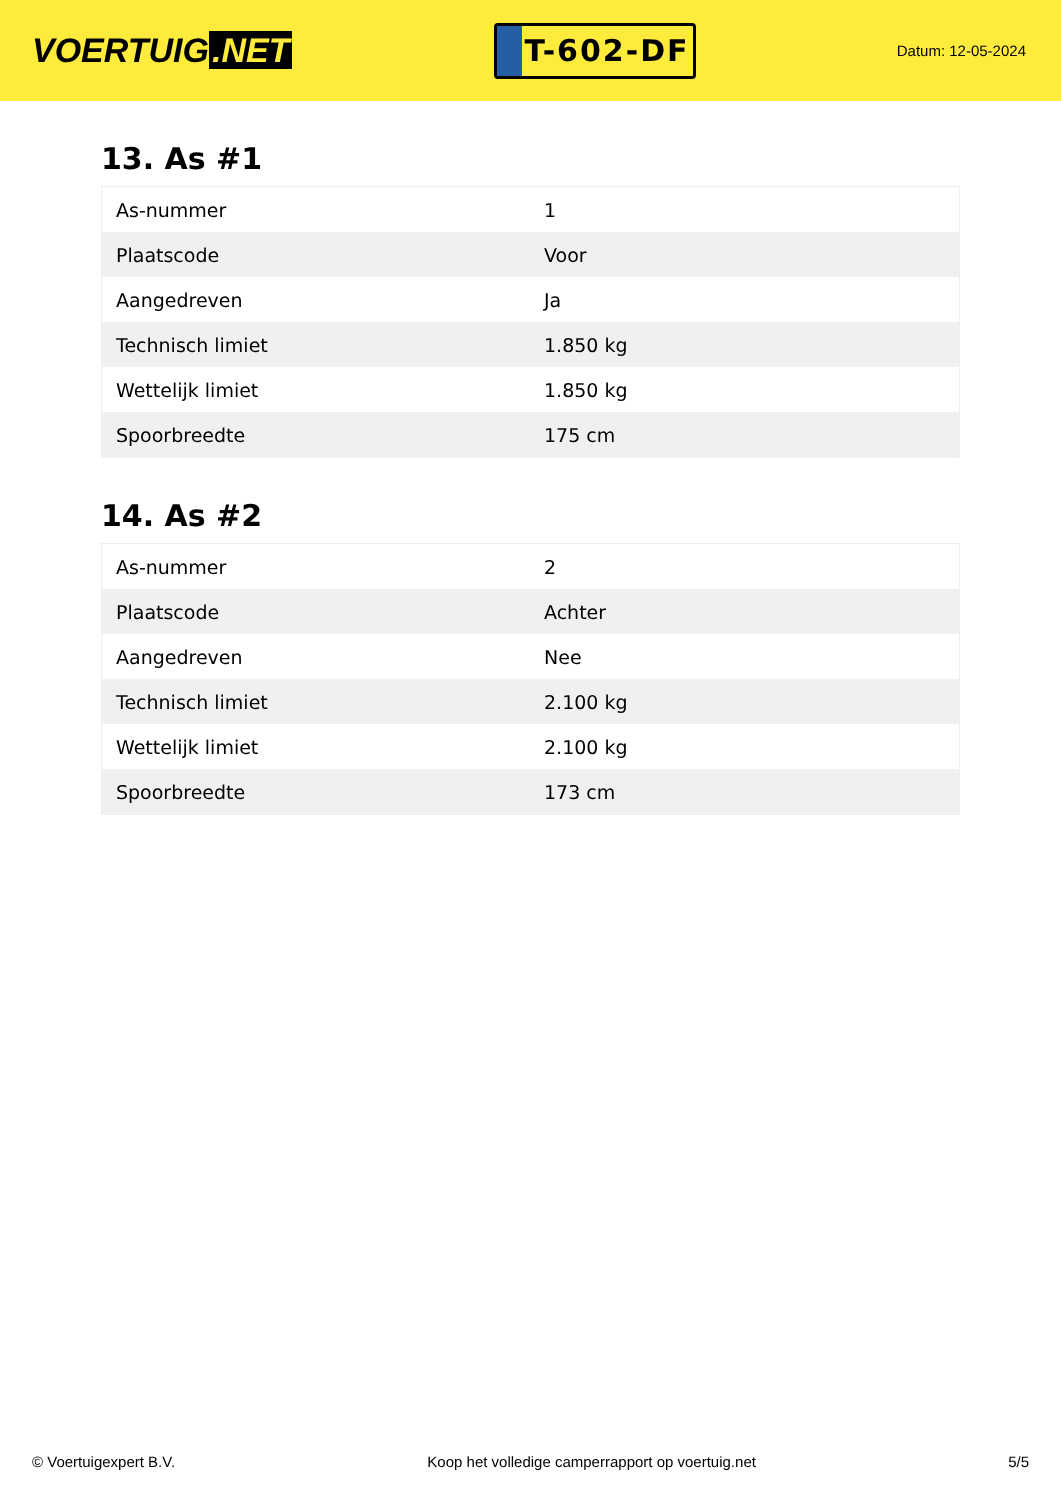VOERTUIG.NET
T-602-DF
Datum: 12-05-2024
13. As #1
| As-nummer | 1 |
| Plaatscode | Voor |
| Aangedreven | Ja |
| Technisch limiet | 1.850 kg |
| Wettelijk limiet | 1.850 kg |
| Spoorbreedte | 175 cm |
14. As #2
| As-nummer | 2 |
| Plaatscode | Achter |
| Aangedreven | Nee |
| Technisch limiet | 2.100 kg |
| Wettelijk limiet | 2.100 kg |
| Spoorbreedte | 173 cm |
© Voertuigexpert B.V. Koop het volledige camperrapport op voertuig.net 5/5